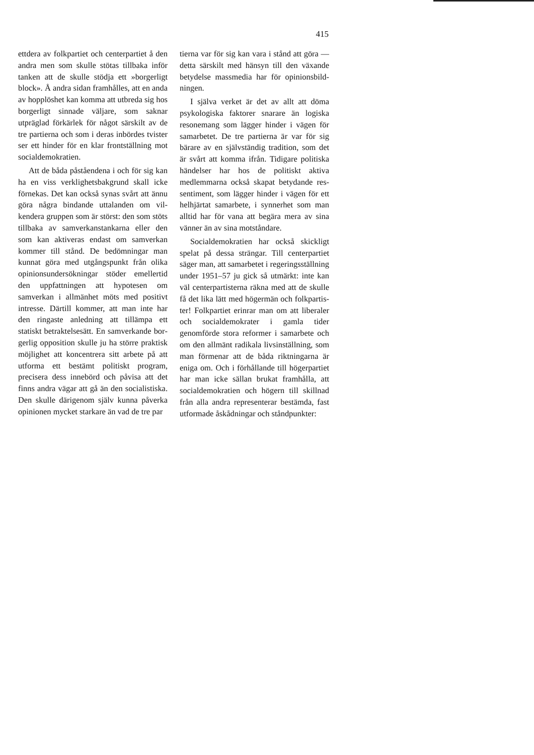415
ettdera av folkpartiet och center­partiet å den andra men som skulle stötas tillbaka inför tanken att de skulle stödja ett »borgerligt block». Å andra sidan framhålles, att en anda av hopplöshet kan komma att utbreda sig hos borgerligt sin­nade väljare, som saknar utpräglad förkärlek för något särskilt av de tre partierna och som i deras inbör­des tvister ser ett hinder för en klar frontställning mot socialdemo­kratien.
Att de båda påståendena i och för sig kan ha en viss verklighetsbak­grund skall icke förnekas. Det kan också synas svårt att ännu göra några bindande uttalanden om vil­kendera gruppen som är störst: den som stöts tillbaka av samver­kanstankarna eller den som kan aktiveras endast om samverkan kommer till stånd. De bedömningar man kunnat göra med utgångs­punkt från olika opinionsunder­sökningar stöder emellertid den uppfattningen att hypotesen om samverkan i allmänhet möts med positivt intresse. Därtill kommer, att man inte har den ringaste an­ledning att tillämpa ett statiskt be­traktelsesätt. En samverkande bor­gerlig opposition skulle ju ha större praktisk möjlighet att koncentrera sitt arbete på att utforma ett be­stämt politiskt program, precisera dess innebörd och påvisa att det finns andra vägar att gå än den socialistiska. Den skulle därigenom själv kunna påverka opinionen mycket starkare än vad de tre par­
tierna var för sig kan vara i stånd att göra — detta särskilt med hän­syn till den växande betydelse massmedia har för opinionsbild­ningen.
I själva verket är det av allt att döma psykologiska faktorer sna­rare än logiska resonemang som lägger hinder i vägen för samarbe­tet. De tre partierna är var för sig bärare av en självständig tradition, som det är svårt att komma ifrån. Tidigare politiska händelser har hos de politiskt aktiva medlem­marna också skapat betydande res­sentiment, som lägger hinder i vä­gen för ett helhjärtat samarbete, i synnerhet som man alltid har för vana att begära mera av sina vän­ner än av sina motståndare.
Socialdemokratien har också skickligt spelat på dessa strängar. Till centerpartiet säger man, att samarbetet i regeringsställning un­der 1951–57 ju gick så utmärkt: inte kan väl centerpartisterna räk­na med att de skulle få det lika lätt med högermän och folkpartis­ter! Folkpartiet erinrar man om att liberaler och socialdemokrater i gamla tider genomförde stora re­former i samarbete och om den allmänt radikala livsinställning, som man förmenar att de båda riktningarna är eniga om. Och i förhållande till högerpartiet har man icke sällan brukat framhålla, att socialdemokratien och högern till skillnad från alla andra repre­senterar bestämda, fast utformade åskådningar och ståndpunkter: